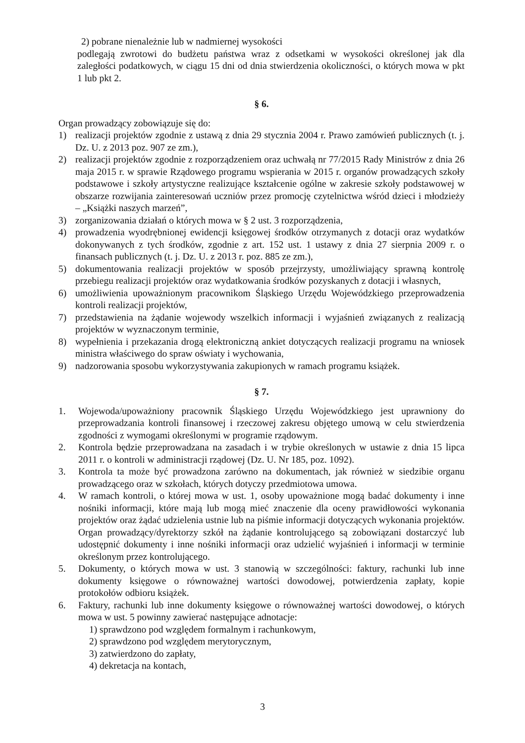2) pobrane nienależnie lub w nadmiernej wysokości
podlegają zwrotowi do budżetu państwa wraz z odsetkami w wysokości określonej jak dla zaległości podatkowych, w ciągu 15 dni od dnia stwierdzenia okoliczności, o których mowa w pkt 1 lub pkt 2.
§ 6.
Organ prowadzący zobowiązuje się do:
1) realizacji projektów zgodnie z ustawą z dnia 29 stycznia 2004 r. Prawo zamówień publicznych (t. j. Dz. U. z 2013 poz. 907 ze zm.),
2) realizacji projektów zgodnie z rozporządzeniem oraz uchwałą nr 77/2015 Rady Ministrów z dnia 26 maja 2015 r. w sprawie Rządowego programu wspierania w 2015 r. organów prowadzących szkoły podstawowe i szkoły artystyczne realizujące kształcenie ogólne w zakresie szkoły podstawowej w obszarze rozwijania zainteresowań uczniów przez promocję czytelnictwa wśród dzieci i młodzieży – „Książki naszych marzeń”,
3) zorganizowania działań o których mowa w § 2 ust. 3 rozporządzenia,
4) prowadzenia wyodrębnionej ewidencji księgowej środków otrzymanych z dotacji oraz wydatków dokonywanych z tych środków, zgodnie z art. 152 ust. 1 ustawy z dnia 27 sierpnia 2009 r. o finansach publicznych (t. j. Dz. U. z 2013 r. poz. 885 ze zm.),
5) dokumentowania realizacji projektów w sposób przejrzysty, umożliwiający sprawną kontrolę przebiegu realizacji projektów oraz wydatkowania środków pozyskanych z dotacji i własnych,
6) umożliwienia upoważnionym pracownikom Śląskiego Urzędu Wojewódzkiego przeprowadzenia kontroli realizacji projektów,
7) przedstawienia na żądanie wojewody wszelkich informacji i wyjaśnień związanych z realizacją projektów w wyznaczonym terminie,
8) wypełnienia i przekazania drogą elektroniczną ankiet dotyczących realizacji programu na wniosek ministra właściwego do spraw oświaty i wychowania,
9) nadzorowania sposobu wykorzystywania zakupionych w ramach programu książek.
§ 7.
1. Wojewoda/upoważniony pracownik Śląskiego Urzędu Wojewódzkiego jest uprawniony do przeprowadzania kontroli finansowej i rzeczowej zakresu objętego umową w celu stwierdzenia zgodności z wymogami określonymi w programie rządowym.
2. Kontrola będzie przeprowadzana na zasadach i w trybie określonych w ustawie z dnia 15 lipca 2011 r. o kontroli w administracji rządowej (Dz. U. Nr 185, poz. 1092).
3. Kontrola ta może być prowadzona zarówno na dokumentach, jak również w siedzibie organu prowadzącego oraz w szkołach, których dotyczy przedmiotowa umowa.
4. W ramach kontroli, o której mowa w ust. 1, osoby upoważnione mogą badać dokumenty i inne nośniki informacji, które mają lub mogą mieć znaczenie dla oceny prawidłowości wykonania projektów oraz żądać udzielenia ustnie lub na piśmie informacji dotyczących wykonania projektów. Organ prowadzący/dyrektorzy szkół na żądanie kontrolującego są zobowiązani dostarczyć lub udostępnić dokumenty i inne nośniki informacji oraz udzielić wyjaśnień i informacji w terminie określonym przez kontrolującego.
5. Dokumenty, o których mowa w ust. 3 stanowią w szczególności: faktury, rachunki lub inne dokumenty księgowe o równoważnej wartości dowodowej, potwierdzenia zapłaty, kopie protokołów odbioru książek.
6. Faktury, rachunki lub inne dokumenty księgowe o równoważnej wartości dowodowej, o których mowa w ust. 5 powinny zawierać następujące adnotacje:
1) sprawdzono pod względem formalnym i rachunkowym,
2) sprawdzono pod względem merytorycznym,
3) zatwierdzono do zapłaty,
4) dekretacja na kontach,
3